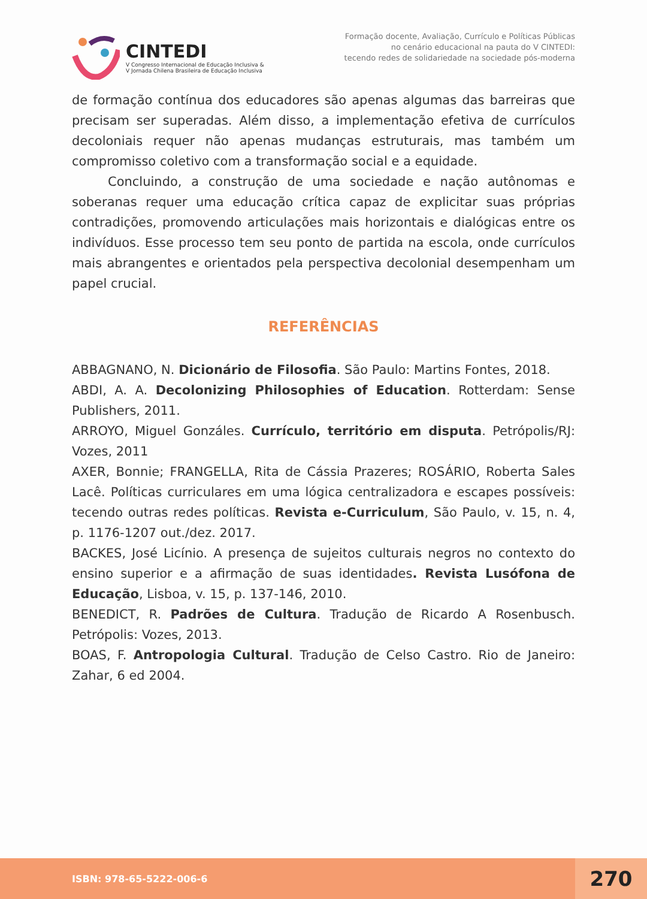CINTEDI
V Congresso Internacional de Educação Inclusiva &
V Jornada Chilena Brasileira de Educação Inclusiva
Formação docente, Avaliação, Currículo e Políticas Públicas
no cenário educacional na pauta do V CINTEDI:
tecendo redes de solidariedade na sociedade pós-moderna
de formação contínua dos educadores são apenas algumas das barreiras que precisam ser superadas. Além disso, a implementação efetiva de currículos decoloniais requer não apenas mudanças estruturais, mas também um compromisso coletivo com a transformação social e a equidade.
Concluindo, a construção de uma sociedade e nação autônomas e soberanas requer uma educação crítica capaz de explicitar suas próprias contradições, promovendo articulações mais horizontais e dialógicas entre os indivíduos. Esse processo tem seu ponto de partida na escola, onde currículos mais abrangentes e orientados pela perspectiva decolonial desempenham um papel crucial.
REFERÊNCIAS
ABBAGNANO, N. Dicionário de Filosofia. São Paulo: Martins Fontes, 2018.
ABDI, A. A. Decolonizing Philosophies of Education. Rotterdam: Sense Publishers, 2011.
ARROYO, Miguel Gonzáles. Currículo, território em disputa. Petrópolis/RJ: Vozes, 2011
AXER, Bonnie; FRANGELLA, Rita de Cássia Prazeres; ROSÁRIO, Roberta Sales Lacê. Políticas curriculares em uma lógica centralizadora e escapes possíveis: tecendo outras redes políticas. Revista e-Curriculum, São Paulo, v. 15, n. 4, p. 1176-1207 out./dez. 2017.
BACKES, José Licínio. A presença de sujeitos culturais negros no contexto do ensino superior e a afirmação de suas identidades. Revista Lusófona de Educação, Lisboa, v. 15, p. 137-146, 2010.
BENEDICT, R. Padrões de Cultura. Tradução de Ricardo A Rosenbusch. Petrópolis: Vozes, 2013.
BOAS, F. Antropologia Cultural. Tradução de Celso Castro. Rio de Janeiro: Zahar, 6 ed 2004.
ISBN: 978-65-5222-006-6
270